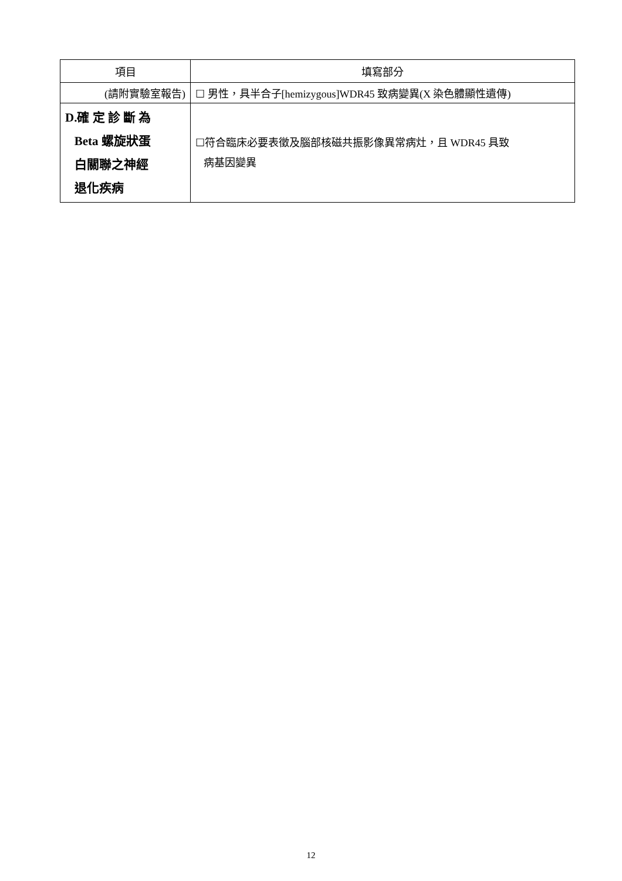| 項目 | 填寫部分 |
| --- | --- |
| (請附實驗室報告) | ☐ 男性，具半合子[hemizygous]WDR45 致病變異(X 染色體顯性遺傳) |
| D.確 定 診 斷 為 Beta 螺旋狀蛋 白關聯之神經 退化疾病 | ☐符合臨床必要表徵及腦部核磁共振影像異常病灶，且 WDR45 具致 病基因變異 |
12